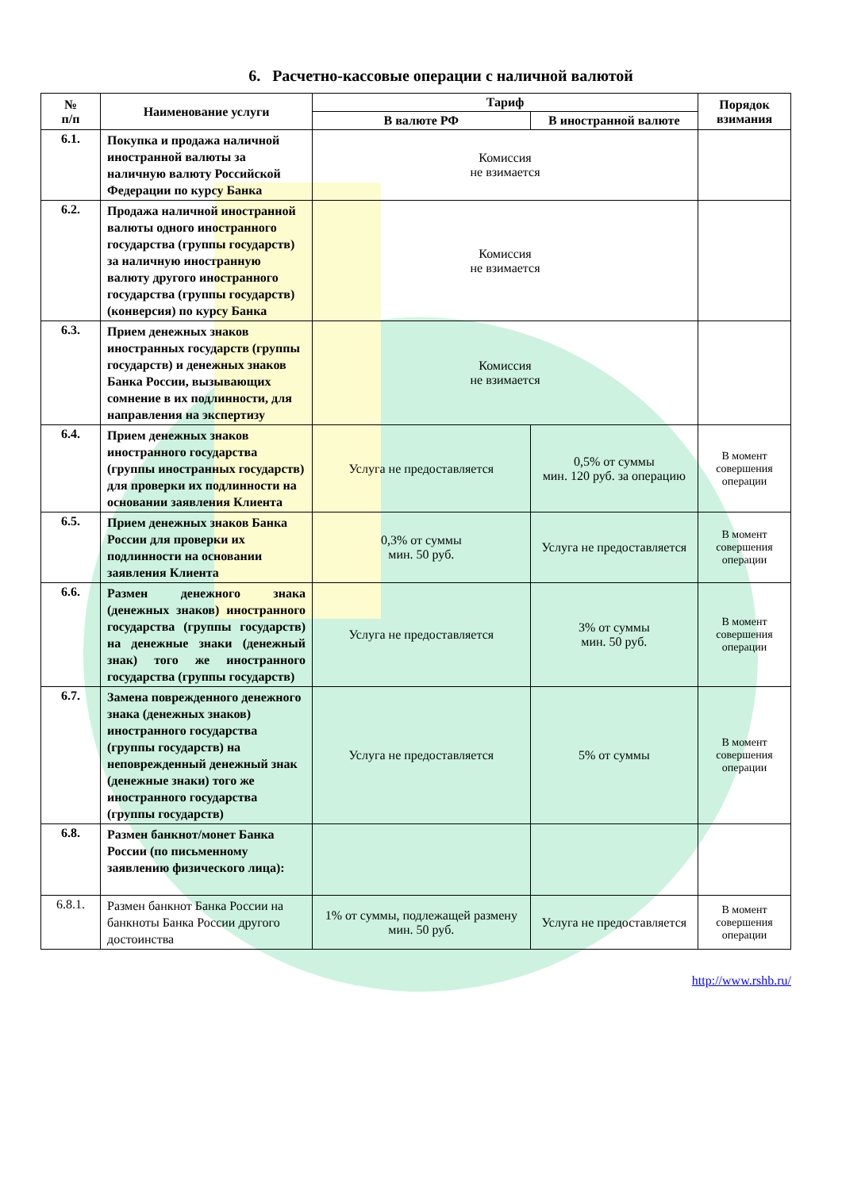6. Расчетно-кассовые операции с наличной валютой
| № п/п | Наименование услуги | Тариф | | Порядок взимания |
| --- | --- | --- | --- | --- |
| | | В валюте РФ | В иностранной валюте | |
| 6.1. | Покупка и продажа наличной иностранной валюты за наличную валюту Российской Федерации по курсу Банка | Комиссия не взимается | | |
| 6.2. | Продажа наличной иностранной валюты одного иностранного государства (группы государств) за наличную иностранную валюту другого иностранного государства (группы государств) (конверсия) по курсу Банка | Комиссия не взимается | | |
| 6.3. | Прием денежных знаков иностранных государств (группы государств) и денежных знаков Банка России, вызывающих сомнение в их подлинности, для направления на экспертизу | Комиссия не взимается | | |
| 6.4. | Прием денежных знаков иностранного государства (группы иностранных государств) для проверки их подлинности на основании заявления Клиента | Услуга не предоставляется | 0,5% от суммы мин. 120 руб. за операцию | В момент совершения операции |
| 6.5. | Прием денежных знаков Банка России для проверки их подлинности на основании заявления Клиента | 0,3% от суммы мин. 50 руб. | Услуга не предоставляется | В момент совершения операции |
| 6.6. | Размен денежного знака (денежных знаков) иностранного государства (группы государств) на денежные знаки (денежный знак) того же иностранного государства (группы государств) | Услуга не предоставляется | 3% от суммы мин. 50 руб. | В момент совершения операции |
| 6.7. | Замена поврежденного денежного знака (денежных знаков) иностранного государства (группы государств) на неповрежденный денежный знак (денежные знаки) того же иностранного государства (группы государств) | Услуга не предоставляется | 5% от суммы | В момент совершения операции |
| 6.8. | Размен банкнот/монет Банка России (по письменному заявлению физического лица): | | | |
| 6.8.1. | Размен банкнот Банка России на банкноты Банка России другого достоинства | 1% от суммы, подлежащей размену мин. 50 руб. | Услуга не предоставляется | В момент совершения операции |
http://www.rshb.ru/